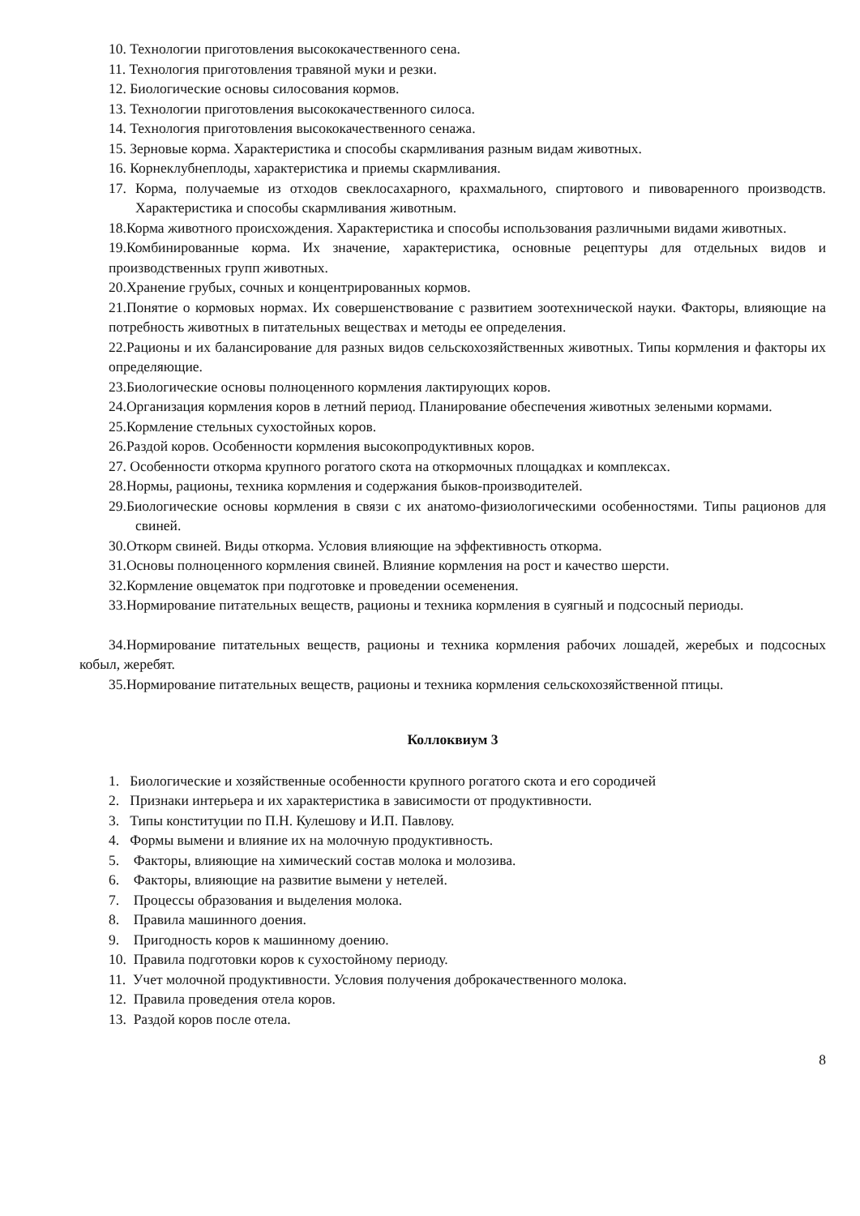10. Технологии приготовления высококачественного сена.
11. Технология приготовления травяной муки и резки.
12. Биологические основы силосования кормов.
13. Технологии приготовления высококачественного силоса.
14. Технология приготовления высококачественного сенажа.
15. Зерновые корма. Характеристика и способы скармливания разным видам животных.
16. Корнеклубнеплоды, характеристика и приемы скармливания.
17. Корма, получаемые из отходов свеклосахарного, крахмального, спиртового и пивоваренного производств. Характеристика и способы скармливания животным.
18.Корма животного происхождения. Характеристика и способы использования различными видами животных.
19.Комбинированные корма. Их значение, характеристика, основные рецептуры для отдельных видов и производственных групп животных.
20.Хранение грубых, сочных и концентрированных кормов.
21.Понятие о кормовых нормах. Их совершенствование с развитием зоотехнической науки. Факторы, влияющие на потребность животных в питательных веществах и методы ее определения.
22.Рационы и их балансирование для разных видов сельскохозяйственных животных. Типы кормления и факторы их определяющие.
23.Биологические основы полноценного кормления лактирующих коров.
24.Организация кормления коров в летний период. Планирование обеспечения животных зелеными кормами.
25.Кормление стельных сухостойных коров.
26.Раздой коров. Особенности кормления высокопродуктивных коров.
27. Особенности откорма крупного рогатого скота на откормочных площадках и комплексах.
28.Нормы, рационы, техника кормления и содержания быков-производителей.
29.Биологические основы кормления в связи с их анатомо-физиологическими особенностями. Типы рационов для свиней.
30.Откорм свиней. Виды откорма. Условия влияющие на эффективность откорма.
31.Основы полноценного кормления свиней. Влияние кормления на рост и качество шерсти.
32.Кормление овцематок при подготовке и проведении осеменения.
33.Нормирование питательных веществ, рационы и техника кормления в суягный и подсосный периоды.
34.Нормирование питательных веществ, рационы и техника кормления рабочих лошадей, жеребых и подсосных кобыл, жеребят.
35.Нормирование питательных веществ, рационы и техника кормления сельскохозяйственной птицы.
Коллоквиум 3
1. Биологические и хозяйственные особенности крупного рогатого скота и его сородичей
2. Признаки интерьера и их характеристика в зависимости от продуктивности.
3. Типы конституции по П.Н. Кулешову и И.П. Павлову.
4. Формы вымени и влияние их на молочную продуктивность.
5. Факторы, влияющие на химический состав молока и молозива.
6. Факторы, влияющие на развитие вымени у нетелей.
7. Процессы образования и выделения молока.
8. Правила машинного доения.
9. Пригодность коров к машинному доению.
10. Правила подготовки коров к сухостойному периоду.
11. Учет молочной продуктивности. Условия получения доброкачественного молока.
12. Правила проведения отела коров.
13. Раздой коров после отела.
8